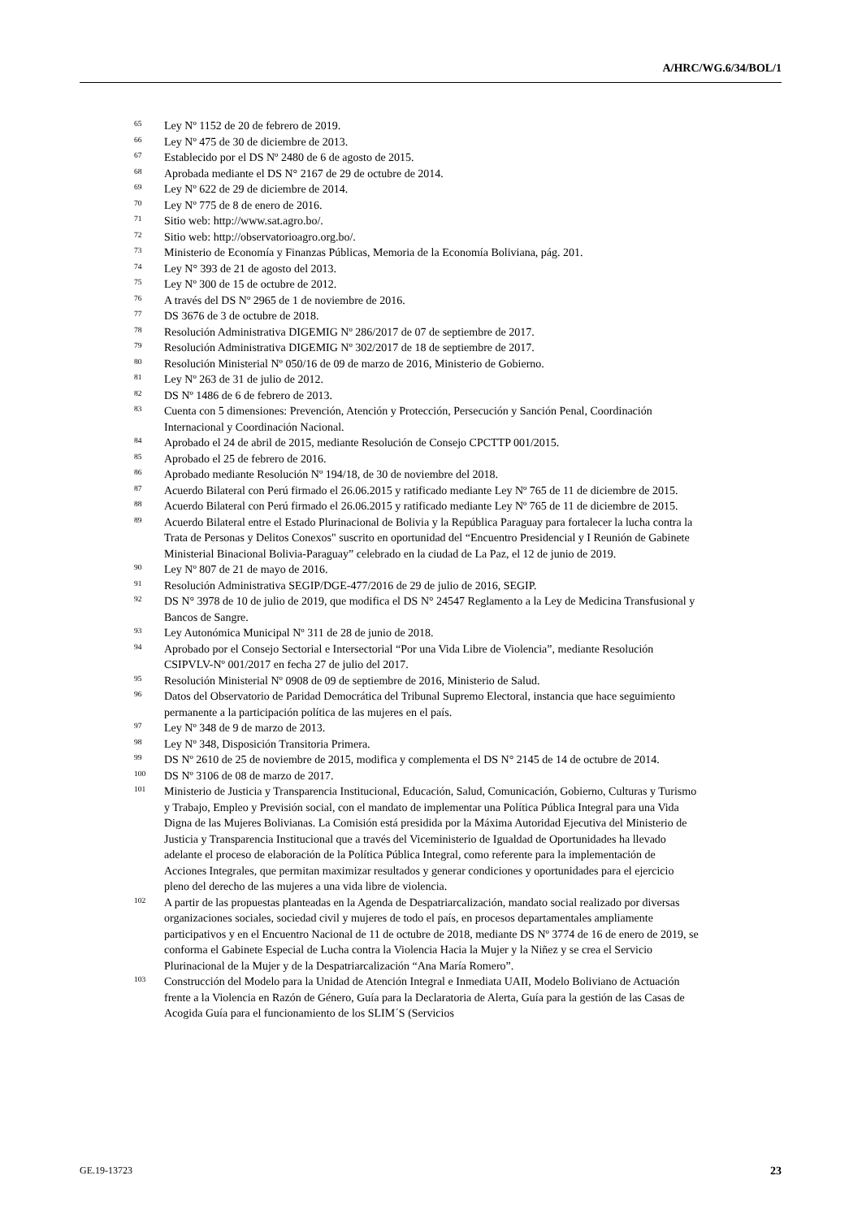A/HRC/WG.6/34/BOL/1
<sup>65</sup> Ley Nº 1152 de 20 de febrero de 2019.
<sup>66</sup> Ley Nº 475 de 30 de diciembre de 2013.
<sup>67</sup> Establecido por el DS Nº 2480 de 6 de agosto de 2015.
<sup>68</sup> Aprobada mediante el DS N° 2167 de 29 de octubre de 2014.
<sup>69</sup> Ley Nº 622 de 29 de diciembre de 2014.
<sup>70</sup> Ley Nº 775 de 8 de enero de 2016.
<sup>71</sup> Sitio web: http://www.sat.agro.bo/.
<sup>72</sup> Sitio web: http://observatorioagro.org.bo/.
<sup>73</sup> Ministerio de Economía y Finanzas Públicas, Memoria de la Economía Boliviana, pág. 201.
<sup>74</sup> Ley N° 393 de 21 de agosto del 2013.
<sup>75</sup> Ley Nº 300 de 15 de octubre de 2012.
<sup>76</sup> A través del DS Nº 2965 de 1 de noviembre de 2016.
<sup>77</sup> DS 3676 de 3 de octubre de 2018.
<sup>78</sup> Resolución Administrativa DIGEMIG Nº 286/2017 de 07 de septiembre de 2017.
<sup>79</sup> Resolución Administrativa DIGEMIG Nº 302/2017 de 18 de septiembre de 2017.
<sup>80</sup> Resolución Ministerial Nº 050/16 de 09 de marzo de 2016, Ministerio de Gobierno.
<sup>81</sup> Ley Nº 263 de 31 de julio de 2012.
<sup>82</sup> DS Nº 1486 de 6 de febrero de 2013.
<sup>83</sup> Cuenta con 5 dimensiones: Prevención, Atención y Protección, Persecución y Sanción Penal, Coordinación Internacional y Coordinación Nacional.
<sup>84</sup> Aprobado el 24 de abril de 2015, mediante Resolución de Consejo CPCTTP 001/2015.
<sup>85</sup> Aprobado el 25 de febrero de 2016.
<sup>86</sup> Aprobado mediante Resolución Nº 194/18, de 30 de noviembre del 2018.
<sup>87</sup> Acuerdo Bilateral con Perú firmado el 26.06.2015 y ratificado mediante Ley Nº 765 de 11 de diciembre de 2015.
<sup>88</sup> Acuerdo Bilateral con Perú firmado el 26.06.2015 y ratificado mediante Ley Nº 765 de 11 de diciembre de 2015.
<sup>89</sup> Acuerdo Bilateral entre el Estado Plurinacional de Bolivia y la República Paraguay para fortalecer la lucha contra la Trata de Personas y Delitos Conexos" suscrito en oportunidad del “Encuentro Presidencial y I Reunión de Gabinete Ministerial Binacional Bolivia-Paraguay” celebrado en la ciudad de La Paz, el 12 de junio de 2019.
<sup>90</sup> Ley Nº 807 de 21 de mayo de 2016.
<sup>91</sup> Resolución Administrativa SEGIP/DGE-477/2016 de 29 de julio de 2016, SEGIP.
<sup>92</sup> DS N° 3978 de 10 de julio de 2019, que modifica el DS N° 24547 Reglamento a la Ley de Medicina Transfusional y Bancos de Sangre.
<sup>93</sup> Ley Autonómica Municipal Nº 311 de 28 de junio de 2018.
<sup>94</sup> Aprobado por el Consejo Sectorial e Intersectorial “Por una Vida Libre de Violencia”, mediante Resolución CSIPVLV-Nº 001/2017 en fecha 27 de julio del 2017.
<sup>95</sup> Resolución Ministerial Nº 0908 de 09 de septiembre de 2016, Ministerio de Salud.
<sup>96</sup> Datos del Observatorio de Paridad Democrática del Tribunal Supremo Electoral, instancia que hace seguimiento permanente a la participación política de las mujeres en el país.
<sup>97</sup> Ley Nº 348 de 9 de marzo de 2013.
<sup>98</sup> Ley Nº 348, Disposición Transitoria Primera.
<sup>99</sup> DS Nº 2610 de 25 de noviembre de 2015, modifica y complementa el DS N° 2145 de 14 de octubre de 2014.
<sup>100</sup> DS Nº 3106 de 08 de marzo de 2017.
<sup>101</sup> Ministerio de Justicia y Transparencia Institucional, Educación, Salud, Comunicación, Gobierno, Culturas y Turismo y Trabajo, Empleo y Previsión social, con el mandato de implementar una Política Pública Integral para una Vida Digna de las Mujeres Bolivianas. La Comisión está presidida por la Máxima Autoridad Ejecutiva del Ministerio de Justicia y Transparencia Institucional que a través del Viceministerio de Igualdad de Oportunidades ha llevado adelante el proceso de elaboración de la Política Pública Integral, como referente para la implementación de Acciones Integrales, que permitan maximizar resultados y generar condiciones y oportunidades para el ejercicio pleno del derecho de las mujeres a una vida libre de violencia.
<sup>102</sup> A partir de las propuestas planteadas en la Agenda de Despatriarcalización, mandato social realizado por diversas organizaciones sociales, sociedad civil y mujeres de todo el país, en procesos departamentales ampliamente participativos y en el Encuentro Nacional de 11 de octubre de 2018, mediante DS Nº 3774 de 16 de enero de 2019, se conforma el Gabinete Especial de Lucha contra la Violencia Hacia la Mujer y la Niñez y se crea el Servicio Plurinacional de la Mujer y de la Despatriarcalización “Ana María Romero”.
<sup>103</sup> Construcción del Modelo para la Unidad de Atención Integral e Inmediata UAII, Modelo Boliviano de Actuación frente a la Violencia en Razón de Género, Guía para la Declaratoria de Alerta, Guía para la gestión de las Casas de Acogida Guía para el funcionamiento de los SLIM´S (Servicios
GE.19-13723 23